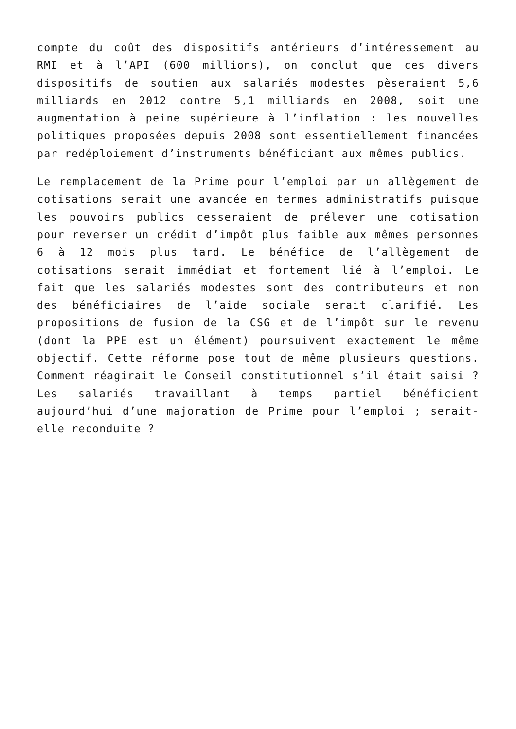compte du coût des dispositifs antérieurs d’intéressement au RMI et à l’API (600 millions), on conclut que ces divers dispositifs de soutien aux salariés modestes pèseraient 5,6 milliards en 2012 contre 5,1 milliards en 2008, soit une augmentation à peine supérieure à l’inflation : les nouvelles politiques proposées depuis 2008 sont essentiellement financées par redéploiement d’instruments bénéficiant aux mêmes publics.
Le remplacement de la Prime pour l’emploi par un allègement de cotisations serait une avancée en termes administratifs puisque les pouvoirs publics cesseraient de prélever une cotisation pour reverser un crédit d’impôt plus faible aux mêmes personnes 6 à 12 mois plus tard. Le bénéfice de l’allègement de cotisations serait immédiat et fortement lié à l’emploi. Le fait que les salariés modestes sont des contributeurs et non des bénéficiaires de l’aide sociale serait clarifié. Les propositions de fusion de la CSG et de l’impôt sur le revenu (dont la PPE est un élément) poursuivent exactement le même objectif. Cette réforme pose tout de même plusieurs questions. Comment réagirait le Conseil constitutionnel s’il était saisi ? Les salariés travaillant à temps partiel bénéficient aujourd’hui d’une majoration de Prime pour l’emploi ; serait-elle reconduite ?